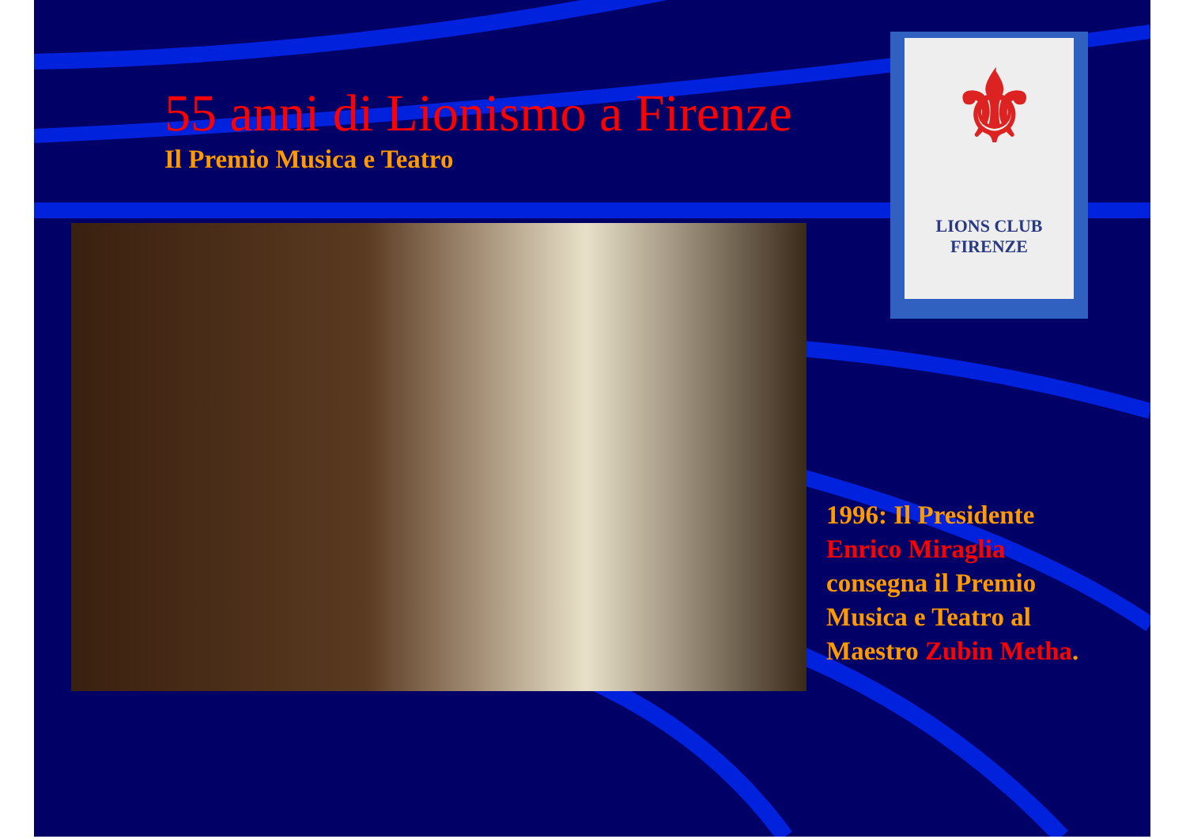55 anni di Lionismo a Firenze
Il Premio Musica e Teatro
⚜
LIONS CLUB
FIRENZE
1996: Il Presidente
Enrico Miraglia
consegna il Premio
Musica e Teatro al
Maestro Zubin Metha.